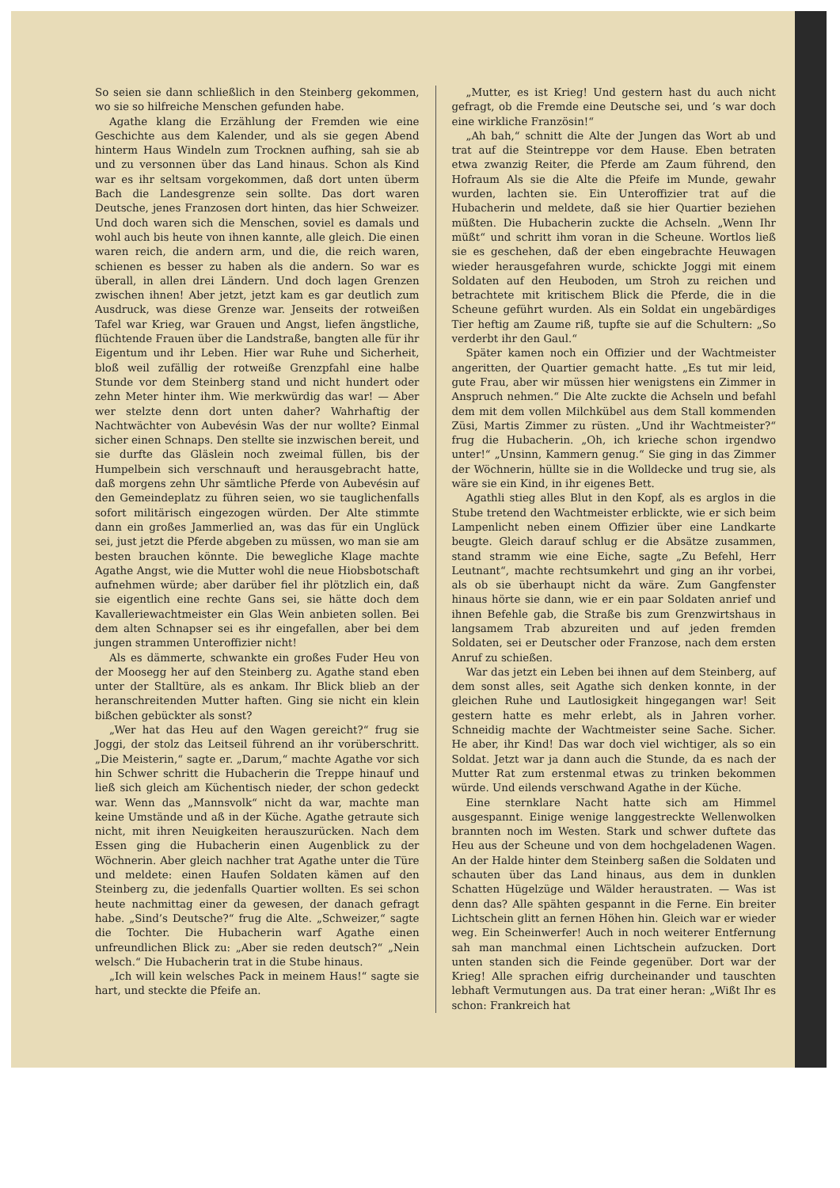So seien sie dann schließlich in den Steinberg gekommen, wo sie so hilfreiche Menschen gefunden habe.
Agathe klang die Erzählung der Fremden wie eine Geschichte aus dem Kalender, und als sie gegen Abend hinterm Haus Windeln zum Trocknen aufhing, sah sie ab und zu versonnen über das Land hinaus. Schon als Kind war es ihr seltsam vorgekommen, daß dort unten überm Bach die Landesgrenze sein sollte. Das dort waren Deutsche, jenes Franzosen dort hinten, das hier Schweizer. Und doch waren sich die Menschen, soviel es damals und wohl auch bis heute von ihnen kannte, alle gleich. Die einen waren reich, die andern arm, und die, die reich waren, schienen es besser zu haben als die andern. So war es überall, in allen drei Ländern. Und doch lagen Grenzen zwischen ihnen! Aber jetzt, jetzt kam es gar deutlich zum Ausdruck, was diese Grenze war. Jenseits der rotweißen Tafel war Krieg, war Grauen und Angst, liefen ängstliche, flüchtende Frauen über die Landstraße, bangten alle für ihr Eigentum und ihr Leben. Hier war Ruhe und Sicherheit, bloß weil zufällig der rotweiße Grenzpfahl eine halbe Stunde vor dem Steinberg stand und nicht hundert oder zehn Meter hinter ihm. Wie merkwürdig das war! — Aber wer stelzte denn dort unten daher? Wahrhaftig der Nachtwächter von Aubevésin Was der nur wollte? Einmal sicher einen Schnaps. Den stellte sie inzwischen bereit, und sie durfte das Gläslein noch zweimal füllen, bis der Humpelbein sich verschnauft und herausgebracht hatte, daß morgens zehn Uhr sämtliche Pferde von Aubevésin auf den Gemeindeplatz zu führen seien, wo sie tauglichenfalls sofort militärisch eingezogen würden. Der Alte stimmte dann ein großes Jammerlied an, was das für ein Unglück sei, just jetzt die Pferde abgeben zu müssen, wo man sie am besten brauchen könnte. Die bewegliche Klage machte Agathe Angst, wie die Mutter wohl die neue Hiobsbotschaft aufnehmen würde; aber darüber fiel ihr plötzlich ein, daß sie eigentlich eine rechte Gans sei, sie hätte doch dem Kavalleriewachtmeister ein Glas Wein anbieten sollen. Bei dem alten Schnapser sei es ihr eingefallen, aber bei dem jungen strammen Unteroffizier nicht!
Als es dämmerte, schwankte ein großes Fuder Heu von der Moosegg her auf den Steinberg zu. Agathe stand eben unter der Stalltüre, als es ankam. Ihr Blick blieb an der heranschreitenden Mutter haften. Ging sie nicht ein klein bißchen gebückter als sonst?
„Wer hat das Heu auf den Wagen gereicht?“ frug sie Joggi, der stolz das Leitseil führend an ihr vorüberschritt. „Die Meisterin,“ sagte er. „Darum,“ machte Agathe vor sich hin Schwer schritt die Hubacherin die Treppe hinauf und ließ sich gleich am Küchentisch nieder, der schon gedeckt war. Wenn das „Mannsvolk“ nicht da war, machte man keine Umstände und aß in der Küche. Agathe getraute sich nicht, mit ihren Neuigkeiten herauszurücken. Nach dem Essen ging die Hubacherin einen Augenblick zu der Wöchnerin. Aber gleich nachher trat Agathe unter die Türe und meldete: einen Haufen Soldaten kämen auf den Steinberg zu, die jedenfalls Quartier wollten. Es sei schon heute nachmittag einer da gewesen, der danach gefragt habe. „Sind’s Deutsche?“ frug die Alte. „Schweizer,“ sagte die Tochter. Die Hubacherin warf Agathe einen unfreundlichen Blick zu: „Aber sie reden deutsch?“ „Nein welsch.“ Die Hubacherin trat in die Stube hinaus.
„Ich will kein welsches Pack in meinem Haus!“ sagte sie hart, und steckte die Pfeife an.
„Mutter, es ist Krieg! Und gestern hast du auch nicht gefragt, ob die Fremde eine Deutsche sei, und ’s war doch eine wirkliche Französin!“
„Ah bah,“ schnitt die Alte der Jungen das Wort ab und trat auf die Steintreppe vor dem Hause. Eben betraten etwa zwanzig Reiter, die Pferde am Zaum führend, den Hofraum Als sie die Alte die Pfeife im Munde, gewahr wurden, lachten sie. Ein Unteroffizier trat auf die Hubacherin und meldete, daß sie hier Quartier beziehen müßten. Die Hubacherin zuckte die Achseln. „Wenn Ihr müßt“ und schritt ihm voran in die Scheune. Wortlos ließ sie es geschehen, daß der eben eingebrachte Heuwagen wieder herausgefahren wurde, schickte Joggi mit einem Soldaten auf den Heuboden, um Stroh zu reichen und betrachtete mit kritischem Blick die Pferde, die in die Scheune geführt wurden. Als ein Soldat ein ungebärdiges Tier heftig am Zaume riß, tupfte sie auf die Schultern: „So verderbt ihr den Gaul.“
Später kamen noch ein Offizier und der Wachtmeister angeritten, der Quartier gemacht hatte. „Es tut mir leid, gute Frau, aber wir müssen hier wenigstens ein Zimmer in Anspruch nehmen.“ Die Alte zuckte die Achseln und befahl dem mit dem vollen Milchkübel aus dem Stall kommenden Züsi, Martis Zimmer zu rüsten. „Und ihr Wachtmeister?“ frug die Hubacherin. „Oh, ich krieche schon irgendwo unter!“ „Unsinn, Kammern genug.“ Sie ging in das Zimmer der Wöchnerin, hüllte sie in die Wolldecke und trug sie, als wäre sie ein Kind, in ihr eigenes Bett.
Agathli stieg alles Blut in den Kopf, als es arglos in die Stube tretend den Wachtmeister erblickte, wie er sich beim Lampenlicht neben einem Offizier über eine Landkarte beugte. Gleich darauf schlug er die Absätze zusammen, stand stramm wie eine Eiche, sagte „Zu Befehl, Herr Leutnant“, machte rechtsumkehrt und ging an ihr vorbei, als ob sie überhaupt nicht da wäre. Zum Gangfenster hinaus hörte sie dann, wie er ein paar Soldaten anrief und ihnen Befehle gab, die Straße bis zum Grenzwirtshaus in langsamem Trab abzureiten und auf jeden fremden Soldaten, sei er Deutscher oder Franzose, nach dem ersten Anruf zu schießen.
War das jetzt ein Leben bei ihnen auf dem Steinberg, auf dem sonst alles, seit Agathe sich denken konnte, in der gleichen Ruhe und Lautlosigkeit hingegangen war! Seit gestern hatte es mehr erlebt, als in Jahren vorher. Schneidig machte der Wachtmeister seine Sache. Sicher. He aber, ihr Kind! Das war doch viel wichtiger, als so ein Soldat. Jetzt war ja dann auch die Stunde, da es nach der Mutter Rat zum erstenmal etwas zu trinken bekommen würde. Und eilends verschwand Agathe in der Küche.
Eine sternklare Nacht hatte sich am Himmel ausgespannt. Einige wenige langgestreckte Wellenwolken brannten noch im Westen. Stark und schwer duftete das Heu aus der Scheune und von dem hochgeladenen Wagen. An der Halde hinter dem Steinberg saßen die Soldaten und schauten über das Land hinaus, aus dem in dunklen Schatten Hügelzüge und Wälder heraustraten. — Was ist denn das? Alle spähten gespannt in die Ferne. Ein breiter Lichtschein glitt an fernen Höhen hin. Gleich war er wieder weg. Ein Scheinwerfer! Auch in noch weiterer Entfernung sah man manchmal einen Lichtschein aufzucken. Dort unten standen sich die Feinde gegenüber. Dort war der Krieg! Alle sprachen eifrig durcheinander und tauschten lebhaft Vermutungen aus. Da trat einer heran: „Wißt Ihr es schon: Frankreich hat